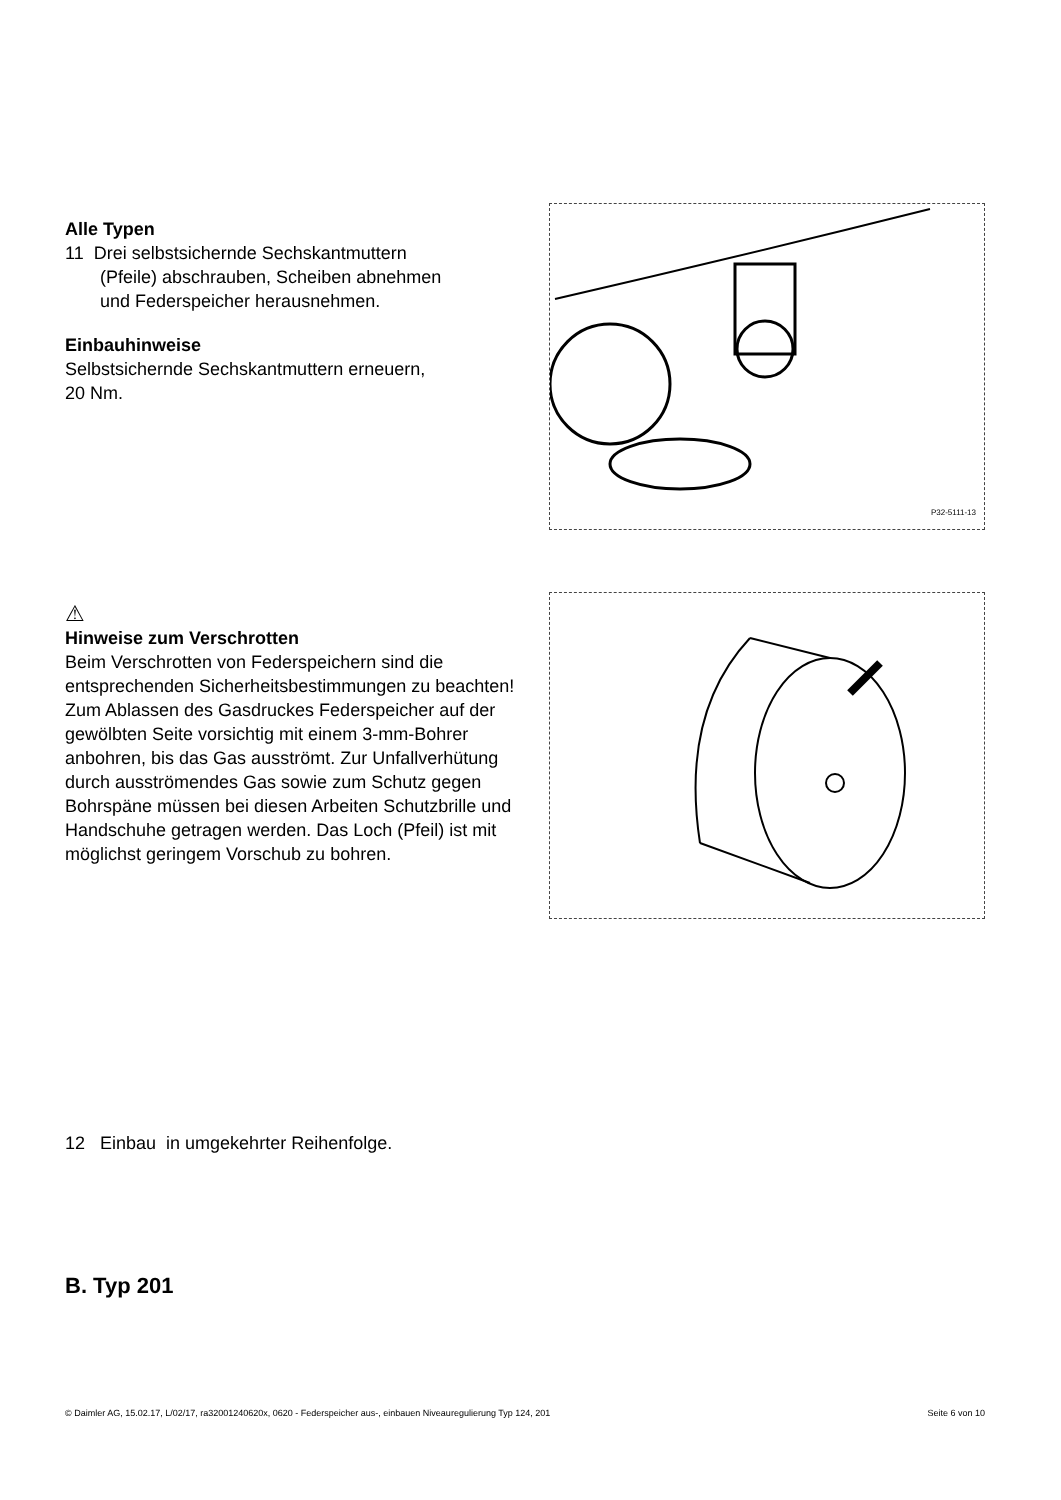Alle Typen
11 Drei selbstsichernde Sechskantmuttern
(Pfeile) abschrauben, Scheiben abnehmen
und Federspeicher herausnehmen.
Einbauhinweise
Selbstsichernde Sechskantmuttern erneuern,
20 Nm.
P32-5111-13
⚠
Hinweise zum Verschrotten
Beim Verschrotten von Federspeichern sind die entsprechenden Sicherheitsbestimmungen zu beachten!
Zum Ablassen des Gasdruckes Federspeicher auf der gewölbten Seite vorsichtig mit einem 3-mm-Bohrer anbohren, bis das Gas ausströmt. Zur Unfallverhütung durch ausströmendes Gas sowie zum Schutz gegen Bohrspäne müssen bei diesen Arbeiten Schutzbrille und Handschuhe getragen werden. Das Loch (Pfeil) ist mit möglichst geringem Vorschub zu bohren.
12 Einbau in umgekehrter Reihenfolge.
B. Typ 201
© Daimler AG, 15.02.17, L/02/17, ra32001240620x, 0620 - Federspeicher aus-, einbauen Niveauregulierung Typ 124, 201 Seite 6 von 10